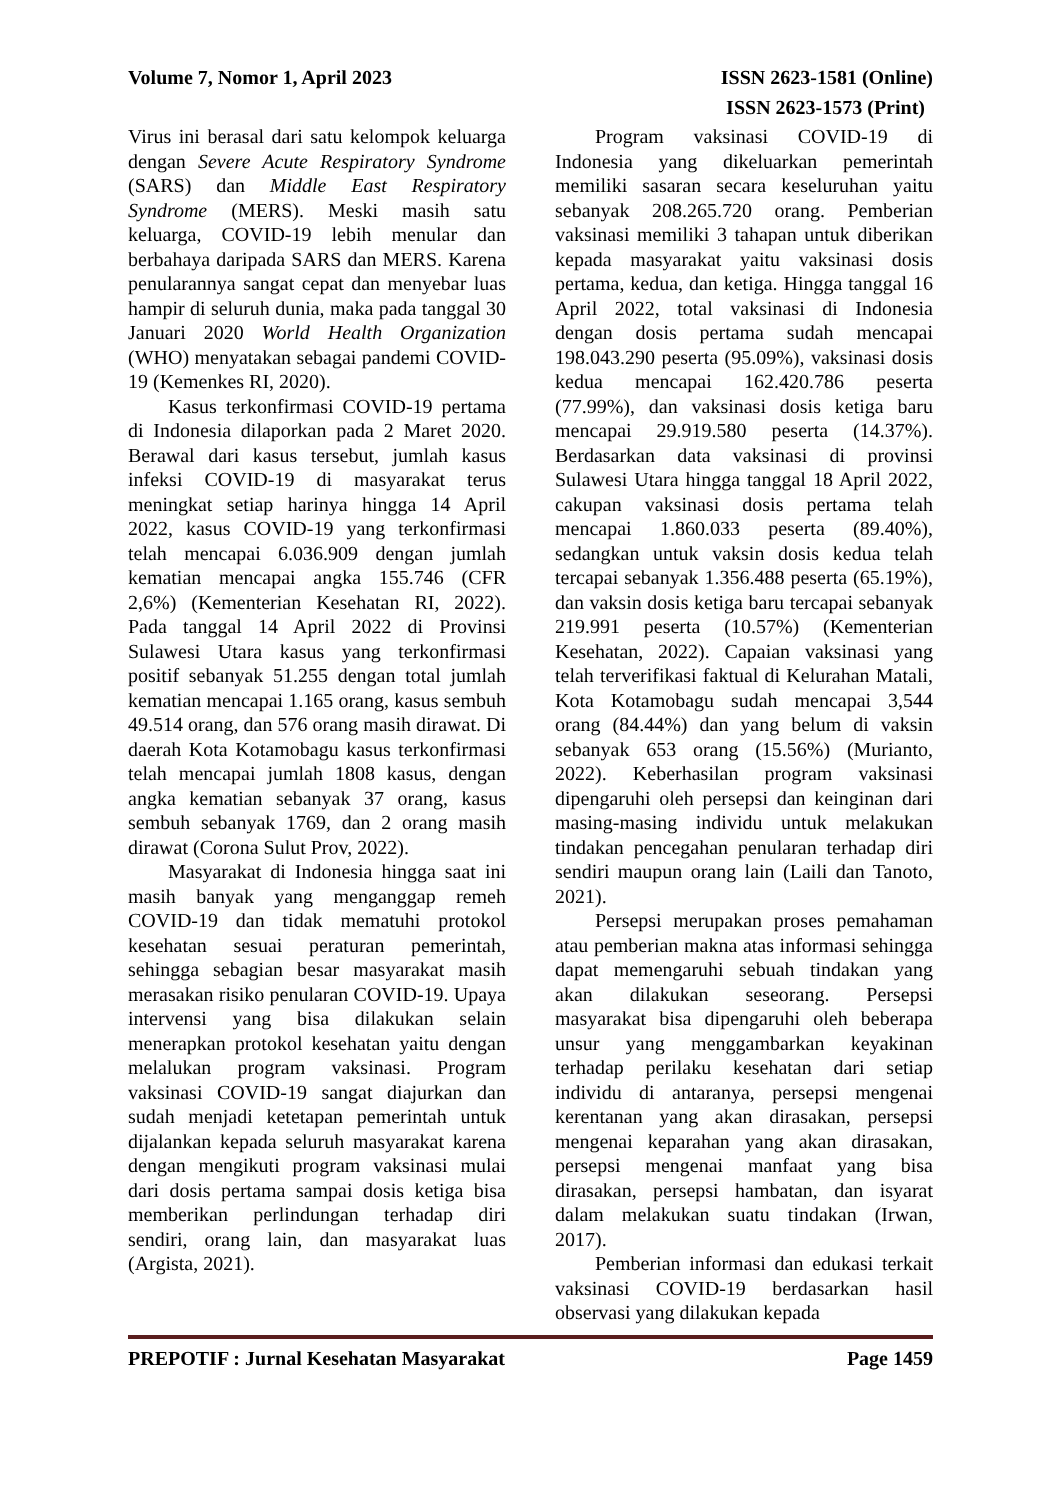Volume 7, Nomor 1, April 2023 ISSN 2623-1581 (Online)
ISSN 2623-1573 (Print)
Virus ini berasal dari satu kelompok keluarga dengan Severe Acute Respiratory Syndrome (SARS) dan Middle East Respiratory Syndrome (MERS). Meski masih satu keluarga, COVID-19 lebih menular dan berbahaya daripada SARS dan MERS. Karena penularannya sangat cepat dan menyebar luas hampir di seluruh dunia, maka pada tanggal 30 Januari 2020 World Health Organization (WHO) menyatakan sebagai pandemi COVID-19 (Kemenkes RI, 2020).
Kasus terkonfirmasi COVID-19 pertama di Indonesia dilaporkan pada 2 Maret 2020. Berawal dari kasus tersebut, jumlah kasus infeksi COVID-19 di masyarakat terus meningkat setiap harinya hingga 14 April 2022, kasus COVID-19 yang terkonfirmasi telah mencapai 6.036.909 dengan jumlah kematian mencapai angka 155.746 (CFR 2,6%) (Kementerian Kesehatan RI, 2022). Pada tanggal 14 April 2022 di Provinsi Sulawesi Utara kasus yang terkonfirmasi positif sebanyak 51.255 dengan total jumlah kematian mencapai 1.165 orang, kasus sembuh 49.514 orang, dan 576 orang masih dirawat. Di daerah Kota Kotamobagu kasus terkonfirmasi telah mencapai jumlah 1808 kasus, dengan angka kematian sebanyak 37 orang, kasus sembuh sebanyak 1769, dan 2 orang masih dirawat (Corona Sulut Prov, 2022).
Masyarakat di Indonesia hingga saat ini masih banyak yang menganggap remeh COVID-19 dan tidak mematuhi protokol kesehatan sesuai peraturan pemerintah, sehingga sebagian besar masyarakat masih merasakan risiko penularan COVID-19. Upaya intervensi yang bisa dilakukan selain menerapkan protokol kesehatan yaitu dengan melalukan program vaksinasi. Program vaksinasi COVID-19 sangat diajurkan dan sudah menjadi ketetapan pemerintah untuk dijalankan kepada seluruh masyarakat karena dengan mengikuti program vaksinasi mulai dari dosis pertama sampai dosis ketiga bisa memberikan perlindungan terhadap diri sendiri, orang lain, dan masyarakat luas (Argista, 2021).
Program vaksinasi COVID-19 di Indonesia yang dikeluarkan pemerintah memiliki sasaran secara keseluruhan yaitu sebanyak 208.265.720 orang. Pemberian vaksinasi memiliki 3 tahapan untuk diberikan kepada masyarakat yaitu vaksinasi dosis pertama, kedua, dan ketiga. Hingga tanggal 16 April 2022, total vaksinasi di Indonesia dengan dosis pertama sudah mencapai 198.043.290 peserta (95.09%), vaksinasi dosis kedua mencapai 162.420.786 peserta (77.99%), dan vaksinasi dosis ketiga baru mencapai 29.919.580 peserta (14.37%). Berdasarkan data vaksinasi di provinsi Sulawesi Utara hingga tanggal 18 April 2022, cakupan vaksinasi dosis pertama telah mencapai 1.860.033 peserta (89.40%), sedangkan untuk vaksin dosis kedua telah tercapai sebanyak 1.356.488 peserta (65.19%), dan vaksin dosis ketiga baru tercapai sebanyak 219.991 peserta (10.57%) (Kementerian Kesehatan, 2022). Capaian vaksinasi yang telah terverifikasi faktual di Kelurahan Matali, Kota Kotamobagu sudah mencapai 3,544 orang (84.44%) dan yang belum di vaksin sebanyak 653 orang (15.56%) (Murianto, 2022). Keberhasilan program vaksinasi dipengaruhi oleh persepsi dan keinginan dari masing-masing individu untuk melakukan tindakan pencegahan penularan terhadap diri sendiri maupun orang lain (Laili dan Tanoto, 2021).
Persepsi merupakan proses pemahaman atau pemberian makna atas informasi sehingga dapat memengaruhi sebuah tindakan yang akan dilakukan seseorang. Persepsi masyarakat bisa dipengaruhi oleh beberapa unsur yang menggambarkan keyakinan terhadap perilaku kesehatan dari setiap individu di antaranya, persepsi mengenai kerentanan yang akan dirasakan, persepsi mengenai keparahan yang akan dirasakan, persepsi mengenai manfaat yang bisa dirasakan, persepsi hambatan, dan isyarat dalam melakukan suatu tindakan (Irwan, 2017).
Pemberian informasi dan edukasi terkait vaksinasi COVID-19 berdasarkan hasil observasi yang dilakukan kepada
PREPOTIF : Jurnal Kesehatan Masyarakat Page 1459